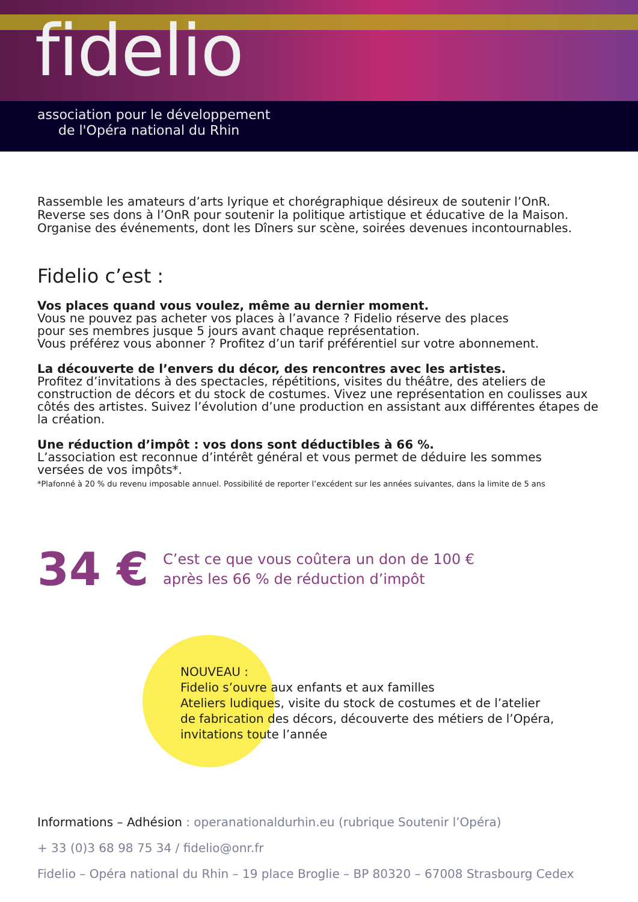fidelio
association pour le développement
de l'Opéra national du Rhin
Rassemble les amateurs d’arts lyrique et chorégraphique désireux de soutenir l’OnR.
Reverse ses dons à l’OnR pour soutenir la politique artistique et éducative de la Maison.
Organise des événements, dont les Dîners sur scène, soirées devenues incontournables.
Fidelio c’est :
Vos places quand vous voulez, même au dernier moment.
Vous ne pouvez pas acheter vos places à l’avance ? Fidelio réserve des places
pour ses membres jusque 5 jours avant chaque représentation.
Vous préférez vous abonner ? Profitez d’un tarif préférentiel sur votre abonnement.
La découverte de l’envers du décor, des rencontres avec les artistes.
Profitez d’invitations à des spectacles, répétitions, visites du théâtre, des ateliers de construction de décors et du stock de costumes. Vivez une représentation en coulisses aux côtés des artistes. Suivez l’évolution d’une production en assistant aux différentes étapes de la création.
Une réduction d’impôt : vos dons sont déductibles à 66 %.
L’association est reconnue d’intérêt général et vous permet de déduire les sommes
versées de vos impôts*.
*Plafonné à 20 % du revenu imposable annuel. Possibilité de reporter l’excédent sur les années suivantes, dans la limite de 5 ans
34 €
C’est ce que vous coûtera un don de 100 €
après les 66 % de réduction d’impôt
NOUVEAU :
Fidelio s’ouvre aux enfants et aux familles
Ateliers ludiques, visite du stock de costumes et de l’atelier
de fabrication des décors, découverte des métiers de l’Opéra,
invitations toute l’année
Informations – Adhésion : operanationaldurhin.eu (rubrique Soutenir l’Opéra)
+ 33 (0)3 68 98 75 34 / fidelio@onr.fr
Fidelio – Opéra national du Rhin – 19 place Broglie – BP 80320 – 67008 Strasbourg Cedex